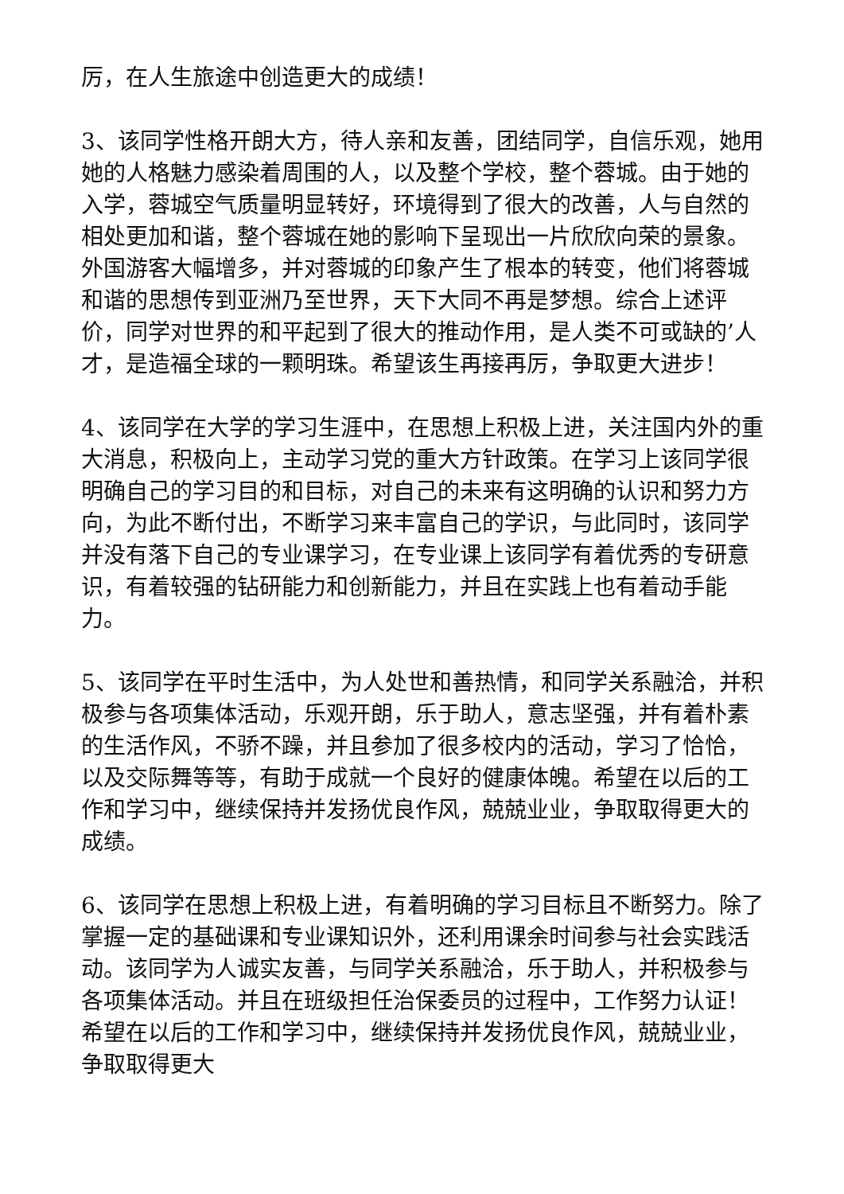厉，在人生旅途中创造更大的成绩！
3、该同学性格开朗大方，待人亲和友善，团结同学，自信乐观，她用她的人格魅力感染着周围的人，以及整个学校，整个蓉城。由于她的入学，蓉城空气质量明显转好，环境得到了很大的改善，人与自然的相处更加和谐，整个蓉城在她的影响下呈现出一片欣欣向荣的景象。外国游客大幅增多，并对蓉城的印象产生了根本的转变，他们将蓉城和谐的思想传到亚洲乃至世界，天下大同不再是梦想。综合上述评价，同学对世界的和平起到了很大的推动作用，是人类不可或缺的’人才，是造福全球的一颗明珠。希望该生再接再厉，争取更大进步！
4、该同学在大学的学习生涯中，在思想上积极上进，关注国内外的重大消息，积极向上，主动学习党的重大方针政策。在学习上该同学很明确自己的学习目的和目标，对自己的未来有这明确的认识和努力方向，为此不断付出，不断学习来丰富自己的学识，与此同时，该同学并没有落下自己的专业课学习，在专业课上该同学有着优秀的专研意识，有着较强的钻研能力和创新能力，并且在实践上也有着动手能力。
5、该同学在平时生活中，为人处世和善热情，和同学关系融洽，并积极参与各项集体活动，乐观开朗，乐于助人，意志坚强，并有着朴素的生活作风，不骄不躁，并且参加了很多校内的活动，学习了恰恰，以及交际舞等等，有助于成就一个良好的健康体魄。希望在以后的工作和学习中，继续保持并发扬优良作风，兢兢业业，争取取得更大的成绩。
6、该同学在思想上积极上进，有着明确的学习目标且不断努力。除了掌握一定的基础课和专业课知识外，还利用课余时间参与社会实践活动。该同学为人诚实友善，与同学关系融洽，乐于助人，并积极参与各项集体活动。并且在班级担任治保委员的过程中，工作努力认证！希望在以后的工作和学习中，继续保持并发扬优良作风，兢兢业业，争取取得更大